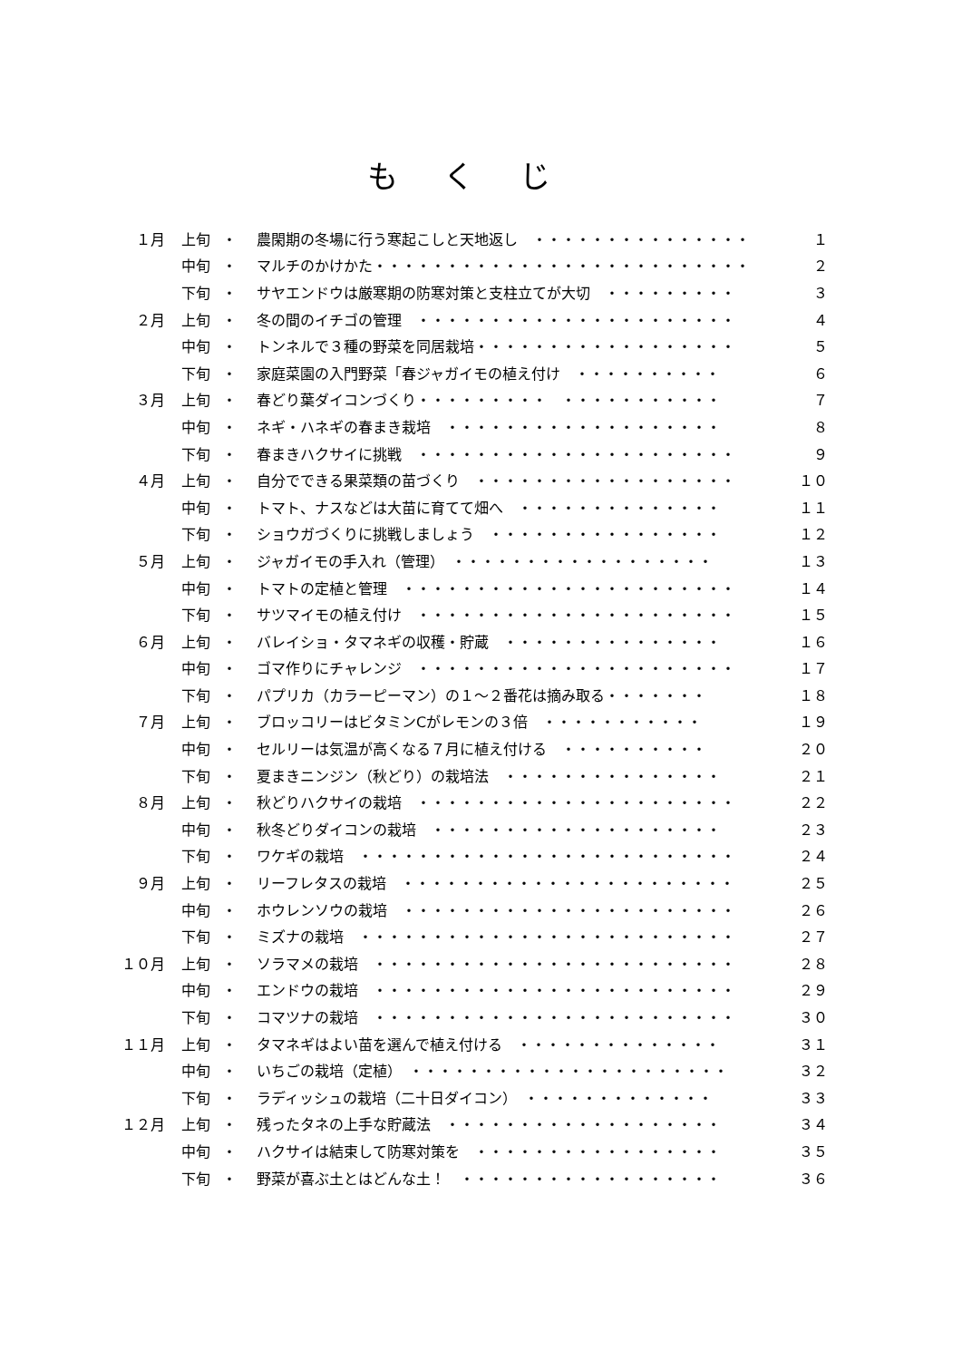もくじ
| １月 | 上旬 | ・ | 農閑期の冬場に行う寒起こしと天地返し ・・・・・・・・・・・・・・・ | １ |
| | 中旬 | ・ | マルチのかけかた・・・・・・・・・・・・・・・・・・・・・・・・・・ | ２ |
| | 下旬 | ・ | サヤエンドウは厳寒期の防寒対策と支柱立てが大切 ・・・・・・・・・ | ３ |
| ２月 | 上旬 | ・ | 冬の間のイチゴの管理 ・・・・・・・・・・・・・・・・・・・・・・ | ４ |
| | 中旬 | ・ | トンネルで３種の野菜を同居栽培・・・・・・・・・・・・・・・・・・ | ５ |
| | 下旬 | ・ | 家庭菜園の入門野菜「春ジャガイモの植え付け ・・・・・・・・・・ | ６ |
| ３月 | 上旬 | ・ | 春どり葉ダイコンづくり・・・・・・・・・ ・・・・・・・・・・・ | ７ |
| | 中旬 | ・ | ネギ・ハネギの春まき栽培 ・・・・・・・・・・・・・・・・・・・ | ８ |
| | 下旬 | ・ | 春まきハクサイに挑戦 ・・・・・・・・・・・・・・・・・・・・・・ | ９ |
| ４月 | 上旬 | ・ | 自分でできる果菜類の苗づくり ・・・・・・・・・・・・・・・・・・ | １０ |
| | 中旬 | ・ | トマト、ナスなどは大苗に育てて畑へ ・・・・・・・・・・・・・・ | １１ |
| | 下旬 | ・ | ショウガづくりに挑戦しましょう ・・・・・・・・・・・・・・・・ | １２ |
| ５月 | 上旬 | ・ | ジャガイモの手入れ（管理） ・・・・・・・・・・・・・・・・・・ | １３ |
| | 中旬 | ・ | トマトの定植と管理 ・・・・・・・・・・・・・・・・・・・・・・・ | １４ |
| | 下旬 | ・ | サツマイモの植え付け ・・・・・・・・・・・・・・・・・・・・・・ | １５ |
| ６月 | 上旬 | ・ | バレイショ・タマネギの収穫・貯蔵 ・・・・・・・・・・・・・・・ | １６ |
| | 中旬 | ・ | ゴマ作りにチャレンジ ・・・・・・・・・・・・・・・・・・・・・・ | １７ |
| | 下旬 | ・ | パプリカ（カラーピーマン）の１～２番花は摘み取る・・・・・・・ | １８ |
| ７月 | 上旬 | ・ | ブロッコリーはビタミンCがレモンの３倍 ・・・・・・・・・・・ | １９ |
| | 中旬 | ・ | セルリーは気温が高くなる７月に植え付ける ・・・・・・・・・・ | ２０ |
| | 下旬 | ・ | 夏まきニンジン（秋どり）の栽培法 ・・・・・・・・・・・・・・・ | ２１ |
| ８月 | 上旬 | ・ | 秋どりハクサイの栽培 ・・・・・・・・・・・・・・・・・・・・・・ | ２２ |
| | 中旬 | ・ | 秋冬どりダイコンの栽培 ・・・・・・・・・・・・・・・・・・・・ | ２３ |
| | 下旬 | ・ | ワケギの栽培 ・・・・・・・・・・・・・・・・・・・・・・・・・・ | ２４ |
| ９月 | 上旬 | ・ | リーフレタスの栽培 ・・・・・・・・・・・・・・・・・・・・・・・ | ２５ |
| | 中旬 | ・ | ホウレンソウの栽培 ・・・・・・・・・・・・・・・・・・・・・・・ | ２６ |
| | 下旬 | ・ | ミズナの栽培 ・・・・・・・・・・・・・・・・・・・・・・・・・・ | ２７ |
| １０月 | 上旬 | ・ | ソラマメの栽培 ・・・・・・・・・・・・・・・・・・・・・・・・・ | ２８ |
| | 中旬 | ・ | エンドウの栽培 ・・・・・・・・・・・・・・・・・・・・・・・・・ | ２９ |
| | 下旬 | ・ | コマツナの栽培 ・・・・・・・・・・・・・・・・・・・・・・・・・ | ３０ |
| １１月 | 上旬 | ・ | タマネギはよい苗を選んで植え付ける ・・・・・・・・・・・・・・ | ３１ |
| | 中旬 | ・ | いちごの栽培（定植） ・・・・・・・・・・・・・・・・・・・・・・ | ３２ |
| | 下旬 | ・ | ラディッシュの栽培（二十日ダイコン） ・・・・・・・・・・・・・ | ３３ |
| １２月 | 上旬 | ・ | 残ったタネの上手な貯蔵法 ・・・・・・・・・・・・・・・・・・・ | ３４ |
| | 中旬 | ・ | ハクサイは結束して防寒対策を ・・・・・・・・・・・・・・・・・ | ３５ |
| | 下旬 | ・ | 野菜が喜ぶ土とはどんな土！ ・・・・・・・・・・・・・・・・・・ | ３６ |